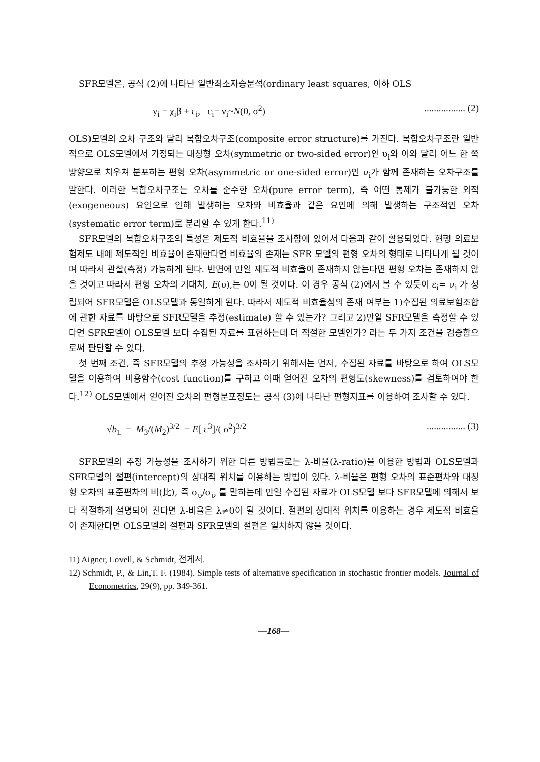SFR모델은, 공식 (2)에 나타난 일반최소자승분석(ordinary least squares, 이하 OLS
y<sub>i</sub> = χ<sub>i</sub>β + ε<sub>i</sub>, ε<sub>i</sub>= ν<sub>i</sub>~N(0, σ<sup>2</sup>)................. (2)
OLS)모델의 오차 구조와 달리 복합오차구조(composite error structure)를 가진다. 복합오차구조란 일반적으로 OLS모델에서 가정되는 대칭형 오차(symmetric or two-sided error)인 υ<sub>i</sub>와 이와 달리 어느 한 쪽 방향으로 치우쳐 분포하는 편형 오차(asymmetric or one-sided error)인 ν<sub>i</sub>가 함께 존재하는 오차구조를 말한다. 이러한 복합오차구조는 오차를 순수한 오차(pure error term), 즉 어떤 통제가 불가능한 외적(exogeneous) 요인으로 인해 발생하는 오차와 비효율과 같은 요인에 의해 발생하는 구조적인 오차(systematic error term)로 분리할 수 있게 한다.<sup>11)</sup>
SFR모델의 복합오차구조의 특성은 제도적 비효율을 조사함에 있어서 다음과 같이 활용되었다. 현행 의료보험제도 내에 제도적인 비효율이 존재한다면 비효율의 존재는 SFR 모델의 편형 오차의 형태로 나타나게 될 것이며 따라서 관찰(측정) 가능하게 된다. 반면에 만일 제도적 비효율이 존재하지 않는다면 편형 오차는 존재하지 않을 것이고 따라서 편형 오차의 기대치, E(υ),는 0이 될 것이다. 이 경우 공식 (2)에서 볼 수 있듯이 ε<sub>i</sub>= ν<sub>i</sub> 가 성립되어 SFR모델은 OLS모델과 동일하게 된다. 따라서 제도적 비효율성의 존재 여부는 1)수집된 의료보험조합에 관한 자료를 바탕으로 SFR모델을 추정(estimate) 할 수 있는가? 그리고 2)만일 SFR모델을 측정할 수 있다면 SFR모델이 OLS모델 보다 수집된 자료를 표현하는데 더 적절한 모델인가? 라는 두 가지 조건을 검증함으로써 판단할 수 있다.
첫 번째 조건, 즉 SFR모델의 추정 가능성을 조사하기 위해서는 먼저, 수집된 자료를 바탕으로 하여 OLS모델을 이용하여 비용함수(cost function)를 구하고 이때 얻어진 오차의 편형도(skewness)를 검토하여야 한다.<sup>12)</sup> OLS모델에서 얻어진 오차의 편형분포정도는 공식 (3)에 나타난 편형지표를 이용하여 조사할 수 있다.
√b<sub>1</sub> = M<sub>3</sub>/(M<sub>2</sub>)<sup>3/2</sup> = E[ ε<sup>3</sup>]/( σ<sup>2</sup>)<sup>3/2</sup>................ (3)
SFR모델의 추정 가능성을 조사하기 위한 다른 방법들로는 λ-비율(λ-ratio)을 이용한 방법과 OLS모델과 SFR모델의 절편(intercept)의 상대적 위치를 이용하는 방법이 있다. λ-비율은 편형 오차의 표준편차와 대칭형 오차의 표준편차의 비(比), 즉 σ<sub>υ</sub>/σ<sub>ν</sub> 를 말하는데 만일 수집된 자료가 OLS모델 보다 SFR모델에 의해서 보다 적절하게 설명되어 진다면 λ-비율은 λ≠0이 될 것이다. 절편의 상대적 위치를 이용하는 경우 제도적 비효율이 존재한다면 OLS모델의 절편과 SFR모델의 절편은 일치하지 않을 것이다.
11) Aigner, Lovell, & Schmidt, 전게서.
12) Schmidt, P., & Lin,T. F. (1984). Simple tests of alternative specification in stochastic frontier models. Journal of Econometrics, 29(9), pp. 349-361.
—168—